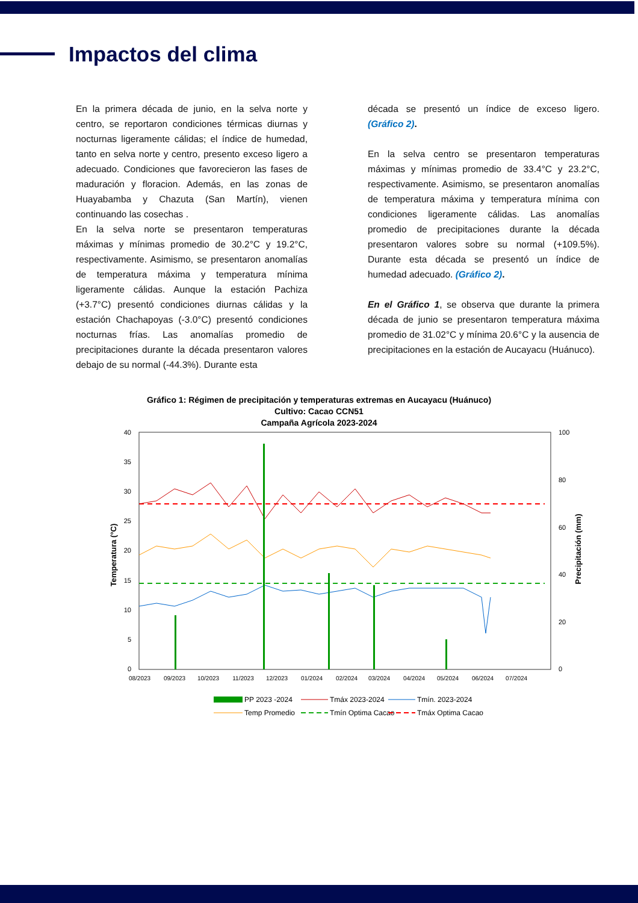Impactos del clima
En la primera década de junio, en la selva norte y centro, se reportaron condiciones térmicas diurnas y nocturnas ligeramente cálidas; el índice de humedad, tanto en selva norte y centro, presento exceso ligero a adecuado. Condiciones que favorecieron las fases de maduración y floracion. Además, en las zonas de Huayabamba y Chazuta (San Martín), vienen continuando las cosechas .
En la selva norte se presentaron temperaturas máximas y mínimas promedio de 30.2°C y 19.2°C, respectivamente. Asimismo, se presentaron anomalías de temperatura máxima y temperatura mínima ligeramente cálidas. Aunque la estación Pachiza (+3.7°C) presentó condiciones diurnas cálidas y la estación Chachapoyas (-3.0°C) presentó condiciones nocturnas frías. Las anomalías promedio de precipitaciones durante la década presentaron valores debajo de su normal (-44.3%). Durante esta
década se presentó un índice de exceso ligero. (Gráfico 2).
En la selva centro se presentaron temperaturas máximas y mínimas promedio de 33.4°C y 23.2°C, respectivamente. Asimismo, se presentaron anomalías de temperatura máxima y temperatura mínima con condiciones ligeramente cálidas. Las anomalías promedio de precipitaciones durante la década presentaron valores sobre su normal (+109.5%). Durante esta década se presentó un índice de humedad adecuado. (Gráfico 2).
En el Gráfico 1, se observa que durante la primera década de junio se presentaron temperatura máxima promedio de 31.02°C y mínima 20.6°C y la ausencia de precipitaciones en la estación de Aucayacu (Huánuco).
Gráfico 1: Régimen de precipitación y temperaturas extremas en Aucayacu (Huánuco)
Cultivo: Cacao CCN51
Campaña Agrícola 2023-2024
40
35
30
25
20
15
10
5
0
100
80
60
40
20
0
Temperatura (°C)
Precipitación (mm)
08/2023
09/2023
10/2023
11/2023
12/2023
01/2024
02/2024
03/2024
04/2024
05/2024
06/2024
07/2024
PP 2023 -2024
Tmáx 2023-2024
Tmín. 2023-2024
Temp Promedio
Tmín Optima Cacao
Tmáx Optima Cacao